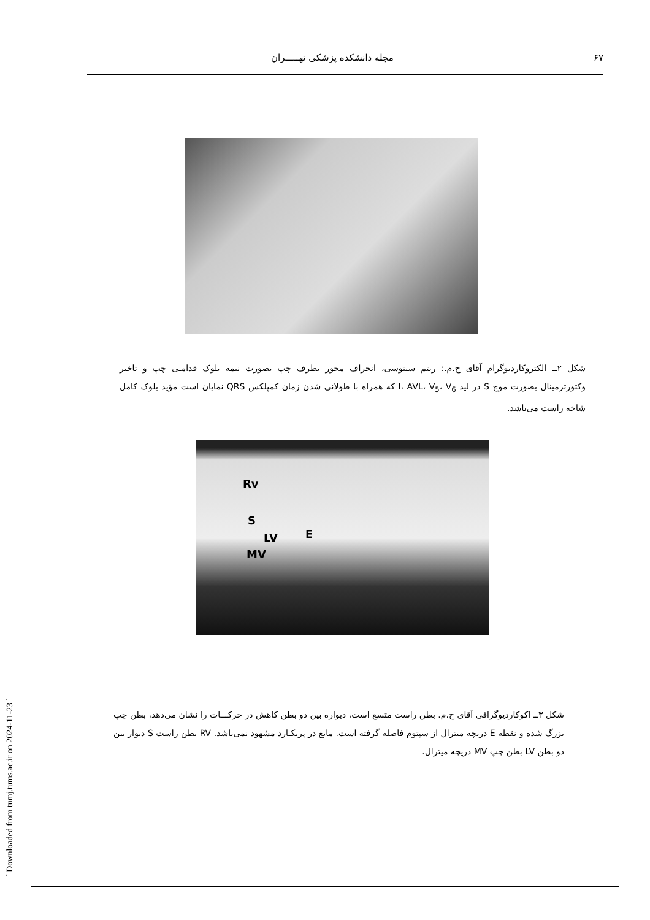۶۷ مجله دانشکده پزشکی تهـــــران
شکل ۲ــ الکتروکاردیوگرام آقای ح.م.: ریتم سینوسی، انحراف محور بطرف چپ بصورت نیمه بلوک قدامـی چپ و تاخیر وکتورترمینال بصورت موج S در لید I، AVL، V<sub>5</sub>، V<sub>6</sub> که همراه با طولانی شدن زمان کمپلکس QRS نمایان است مؤید بلوک کامل شاخه راست می‌باشد.
Rv
S
LV E
MV
شکل ۳ــ اکوکاردیوگرافی آقای ح.م. بطن راست متسع است، دیواره بین دو بطن کاهش در حرکـــات را نشان می‌دهد، بطن چپ بزرگ شده و نقطه E دریچه میترال از سپتوم فاصله گرفته است. مایع در پریکـارد مشهود نمی‌باشد. RV بطن راست S دیوار بین دو بطن LV بطن چپ MV دریچه میترال.
[ Downloaded from tumj.tums.ac.ir on 2024-11-23 ]